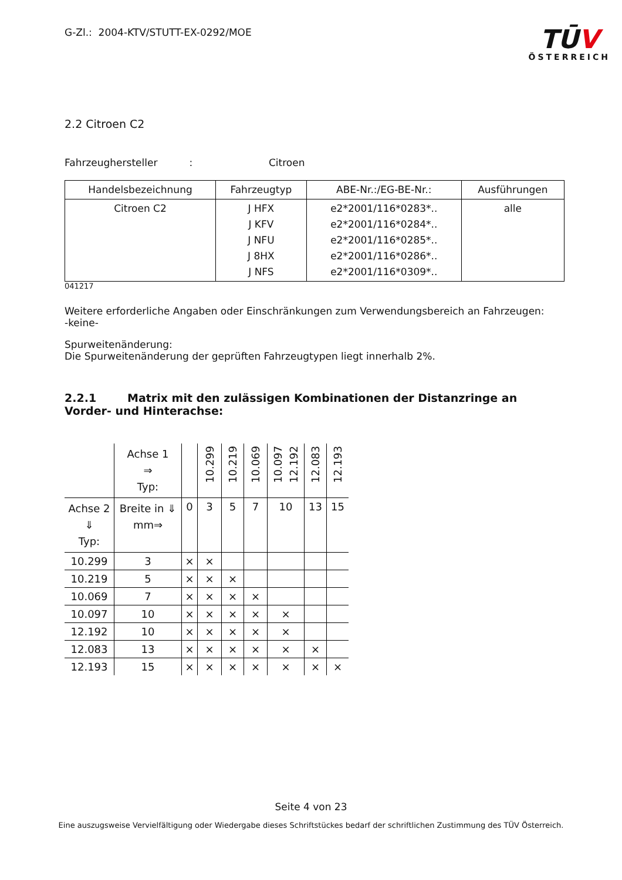G-Zl.: 2004-KTV/STUTT-EX-0292/MOE
TŪV
ÖSTERREICH
2.2 Citroen C2
Fahrzeughersteller : Citroen
| Handelsbezeichnung | Fahrzeugtyp | ABE-Nr.:/EG-BE-Nr.: | Ausführungen |
| --- | --- | --- | --- |
| Citroen C2 | J HFX J KFV J NFU J 8HX J NFS | e2*2001/116*0283*.. e2*2001/116*0284*.. e2*2001/116*0285*.. e2*2001/116*0286*.. e2*2001/116*0309*.. | alle |
041217
Weitere erforderliche Angaben oder Einschränkungen zum Verwendungsbereich an Fahrzeugen:
-keine-
Spurweitenänderung:
Die Spurweitenänderung der geprüften Fahrzeugtypen liegt innerhalb 2%.
2.2.1 Matrix mit den zulässigen Kombinationen der Distanzringe an Vorder- und Hinterachse:
| | Achse 1 ⇒ Typ: | | 10.299 | 10.219 | 10.069 | 10.097 12.192 | 12.083 | 12.193 |
| Achse 2 ⇓ Typ: | Breite in ⇓ mm⇒ | 0 | 3 | 5 | 7 | 10 | 13 | 15 |
| 10.299 | 3 | × | × | | | | | |
| 10.219 | 5 | × | × | × | | | | |
| 10.069 | 7 | × | × | × | × | | | |
| 10.097 | 10 | × | × | × | × | × | | |
| 12.192 | 10 | × | × | × | × | × | | |
| 12.083 | 13 | × | × | × | × | × | × | |
| 12.193 | 15 | × | × | × | × | × | × | × |
Seite 4 von 23
Eine auszugsweise Vervielfältigung oder Wiedergabe dieses Schriftstückes bedarf der schriftlichen Zustimmung des TÜV Österreich.